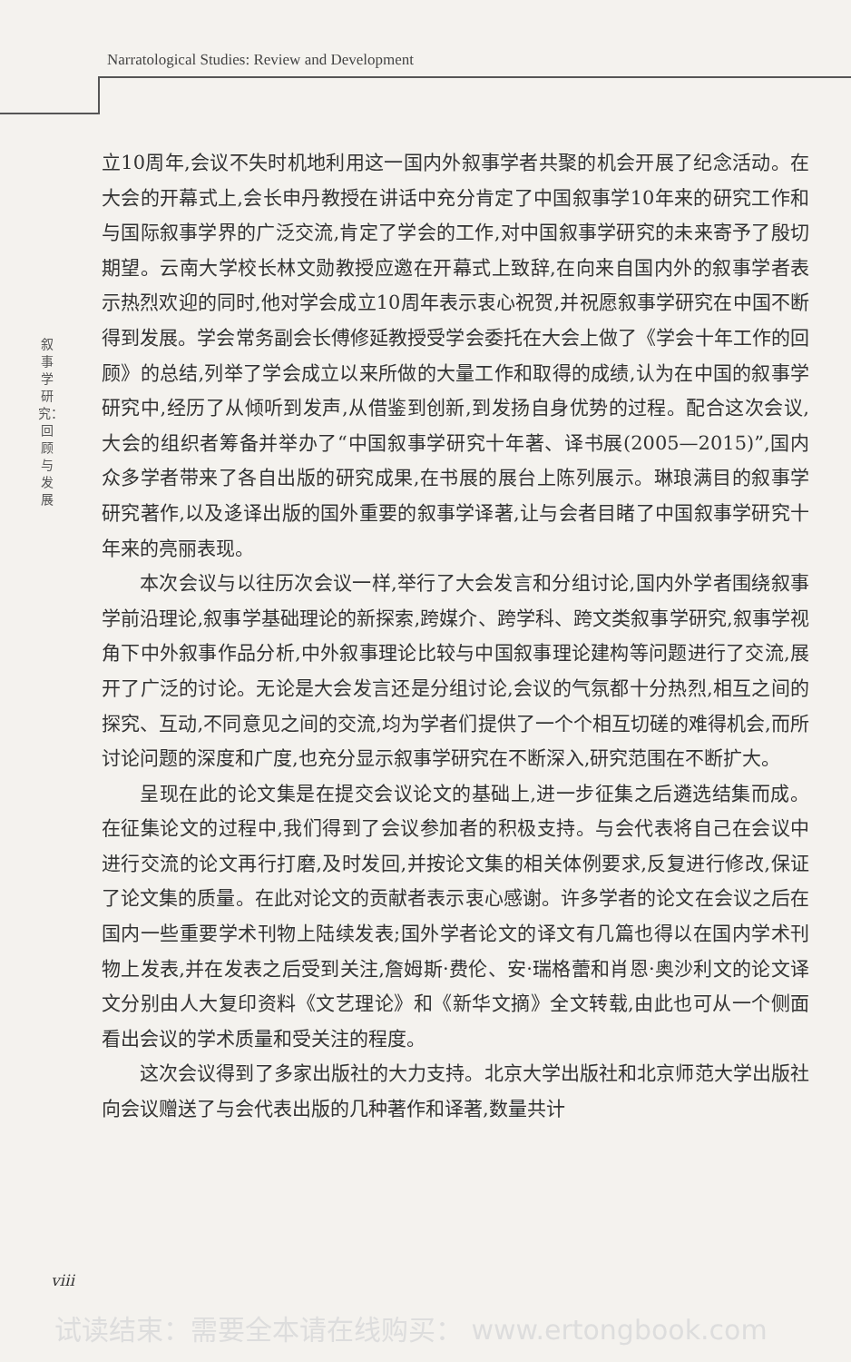Narratological Studies: Review and Development
叙事学研究：回顾与发展
立10周年,会议不失时机地利用这一国内外叙事学者共聚的机会开展了纪念活动。在大会的开幕式上,会长申丹教授在讲话中充分肯定了中国叙事学10年来的研究工作和与国际叙事学界的广泛交流,肯定了学会的工作,对中国叙事学研究的未来寄予了殷切期望。云南大学校长林文勋教授应邀在开幕式上致辞,在向来自国内外的叙事学者表示热烈欢迎的同时,他对学会成立10周年表示衷心祝贺,并祝愿叙事学研究在中国不断得到发展。学会常务副会长傅修延教授受学会委托在大会上做了《学会十年工作的回顾》的总结,列举了学会成立以来所做的大量工作和取得的成绩,认为在中国的叙事学研究中,经历了从倾听到发声,从借鉴到创新,到发扬自身优势的过程。配合这次会议,大会的组织者筹备并举办了“中国叙事学研究十年著、译书展(2005—2015)”,国内众多学者带来了各自出版的研究成果,在书展的展台上陈列展示。琳琅满目的叙事学研究著作,以及迻译出版的国外重要的叙事学译著,让与会者目睹了中国叙事学研究十年来的亮丽表现。
本次会议与以往历次会议一样,举行了大会发言和分组讨论,国内外学者围绕叙事学前沿理论,叙事学基础理论的新探索,跨媒介、跨学科、跨文类叙事学研究,叙事学视角下中外叙事作品分析,中外叙事理论比较与中国叙事理论建构等问题进行了交流,展开了广泛的讨论。无论是大会发言还是分组讨论,会议的气氛都十分热烈,相互之间的探究、互动,不同意见之间的交流,均为学者们提供了一个个相互切磋的难得机会,而所讨论问题的深度和广度,也充分显示叙事学研究在不断深入,研究范围在不断扩大。
呈现在此的论文集是在提交会议论文的基础上,进一步征集之后遴选结集而成。在征集论文的过程中,我们得到了会议参加者的积极支持。与会代表将自己在会议中进行交流的论文再行打磨,及时发回,并按论文集的相关体例要求,反复进行修改,保证了论文集的质量。在此对论文的贡献者表示衷心感谢。许多学者的论文在会议之后在国内一些重要学术刊物上陆续发表;国外学者论文的译文有几篇也得以在国内学术刊物上发表,并在发表之后受到关注,詹姆斯·费伦、安·瑞格蕾和肖恩·奥沙利文的论文译文分别由人大复印资料《文艺理论》和《新华文摘》全文转载,由此也可从一个侧面看出会议的学术质量和受关注的程度。
这次会议得到了多家出版社的大力支持。北京大学出版社和北京师范大学出版社向会议赠送了与会代表出版的几种著作和译著,数量共计
viii
试读结束：需要全本请在线购买： www.ertongbook.com